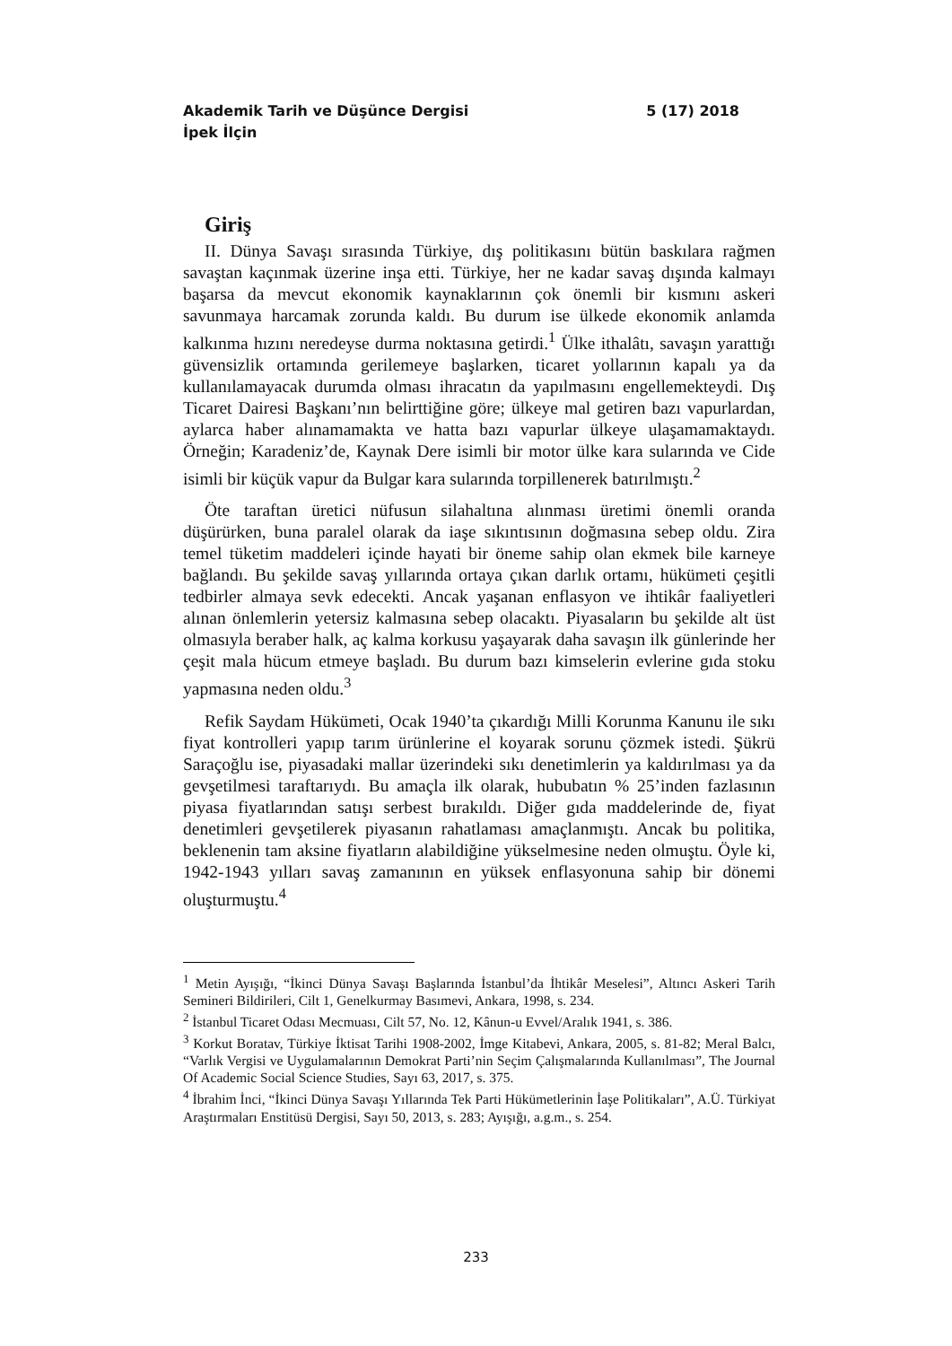Akademik Tarih ve Düşünce Dergisi 5 (17) 2018
İpek İlçin
Giriş
II. Dünya Savaşı sırasında Türkiye, dış politikasını bütün baskılara rağmen savaştan kaçınmak üzerine inşa etti. Türkiye, her ne kadar savaş dışında kalmayı başarsa da mevcut ekonomik kaynaklarının çok önemli bir kısmını askeri savunmaya harcamak zorunda kaldı. Bu durum ise ülkede ekonomik anlamda kalkınma hızını neredeyse durma noktasına getirdi.<sup>1</sup> Ülke ithalâtı, savaşın yarattığı güvensizlik ortamında gerilemeye başlarken, ticaret yollarının kapalı ya da kullanılamayacak durumda olması ihracatın da yapılmasını engellemekteydi. Dış Ticaret Dairesi Başkanı’nın belirttiğine göre; ülkeye mal getiren bazı vapurlardan, aylarca haber alınamamakta ve hatta bazı vapurlar ülkeye ulaşamamaktaydı. Örneğin; Karadeniz’de, Kaynak Dere isimli bir motor ülke kara sularında ve Cide isimli bir küçük vapur da Bulgar kara sularında torpillenerek batırılmıştı.<sup>2</sup>
Öte taraftan üretici nüfusun silahaltına alınması üretimi önemli oranda düşürürken, buna paralel olarak da iaşe sıkıntısının doğmasına sebep oldu. Zira temel tüketim maddeleri içinde hayati bir öneme sahip olan ekmek bile karneye bağlandı. Bu şekilde savaş yıllarında ortaya çıkan darlık ortamı, hükümeti çeşitli tedbirler almaya sevk edecekti. Ancak yaşanan enflasyon ve ihtikâr faaliyetleri alınan önlemlerin yetersiz kalmasına sebep olacaktı. Piyasaların bu şekilde alt üst olmasıyla beraber halk, aç kalma korkusu yaşayarak daha savaşın ilk günlerinde her çeşit mala hücum etmeye başladı. Bu durum bazı kimselerin evlerine gıda stoku yapmasına neden oldu.<sup>3</sup>
Refik Saydam Hükümeti, Ocak 1940’ta çıkardığı Milli Korunma Kanunu ile sıkı fiyat kontrolleri yapıp tarım ürünlerine el koyarak sorunu çözmek istedi. Şükrü Saraçoğlu ise, piyasadaki mallar üzerindeki sıkı denetimlerin ya kaldırılması ya da gevşetilmesi taraftarıydı. Bu amaçla ilk olarak, hububatın % 25’inden fazlasının piyasa fiyatlarından satışı serbest bırakıldı. Diğer gıda maddelerinde de, fiyat denetimleri gevşetilerek piyasanın rahatlaması amaçlanmıştı. Ancak bu politika, beklenenin tam aksine fiyatların alabildiğine yükselmesine neden olmuştu. Öyle ki, 1942-1943 yılları savaş zamanının en yüksek enflasyonuna sahip bir dönemi oluşturmuştu.<sup>4</sup>
<sup>1</sup> Metin Ayışığı, “İkinci Dünya Savaşı Başlarında İstanbul’da İhtikâr Meselesi”, Altıncı Askeri Tarih Semineri Bildirileri, Cilt 1, Genelkurmay Basımevi, Ankara, 1998, s. 234.
<sup>2</sup> İstanbul Ticaret Odası Mecmuası, Cilt 57, No. 12, Kânun-u Evvel/Aralık 1941, s. 386.
<sup>3</sup> Korkut Boratav, Türkiye İktisat Tarihi 1908-2002, İmge Kitabevi, Ankara, 2005, s. 81-82; Meral Balcı, “Varlık Vergisi ve Uygulamalarının Demokrat Parti’nin Seçim Çalışmalarında Kullanılması”, The Journal Of Academic Social Science Studies, Sayı 63, 2017, s. 375.
<sup>4</sup> İbrahim İnci, “İkinci Dünya Savaşı Yıllarında Tek Parti Hükümetlerinin İaşe Politikaları”, A.Ü. Türkiyat Araştırmaları Enstitüsü Dergisi, Sayı 50, 2013, s. 283; Ayışığı, a.g.m., s. 254.
233